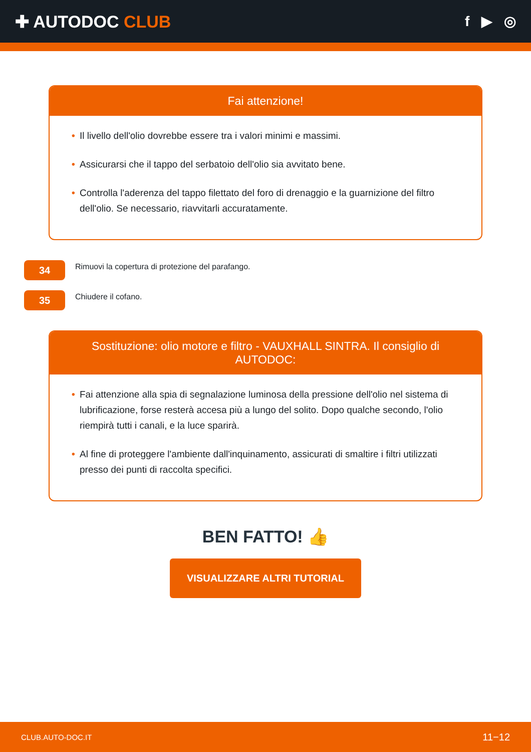✚ AUTODOC CLUB
f ▶ ◎
Fai attenzione!
• Il livello dell'olio dovrebbe essere tra i valori minimi e massimi.
• Assicurarsi che il tappo del serbatoio dell'olio sia avvitato bene.
• Controlla l'aderenza del tappo filettato del foro di drenaggio e la guarnizione del filtro dell'olio. Se necessario, riavvitarli accuratamente.
34
Rimuovi la copertura di protezione del parafango.
35
Chiudere il cofano.
Sostituzione: olio motore e filtro - VAUXHALL SINTRA. Il consiglio di AUTODOC:
• Fai attenzione alla spia di segnalazione luminosa della pressione dell'olio nel sistema di lubrificazione, forse resterà accesa più a lungo del solito. Dopo qualche secondo, l'olio riempirà tutti i canali, e la luce sparirà.
• Al fine di proteggere l'ambiente dall'inquinamento, assicurati di smaltire i filtri utilizzati presso dei punti di raccolta specifici.
BEN FATTO! 👍
VISUALIZZARE ALTRI TUTORIAL
CLUB.AUTO-DOC.IT 11−12